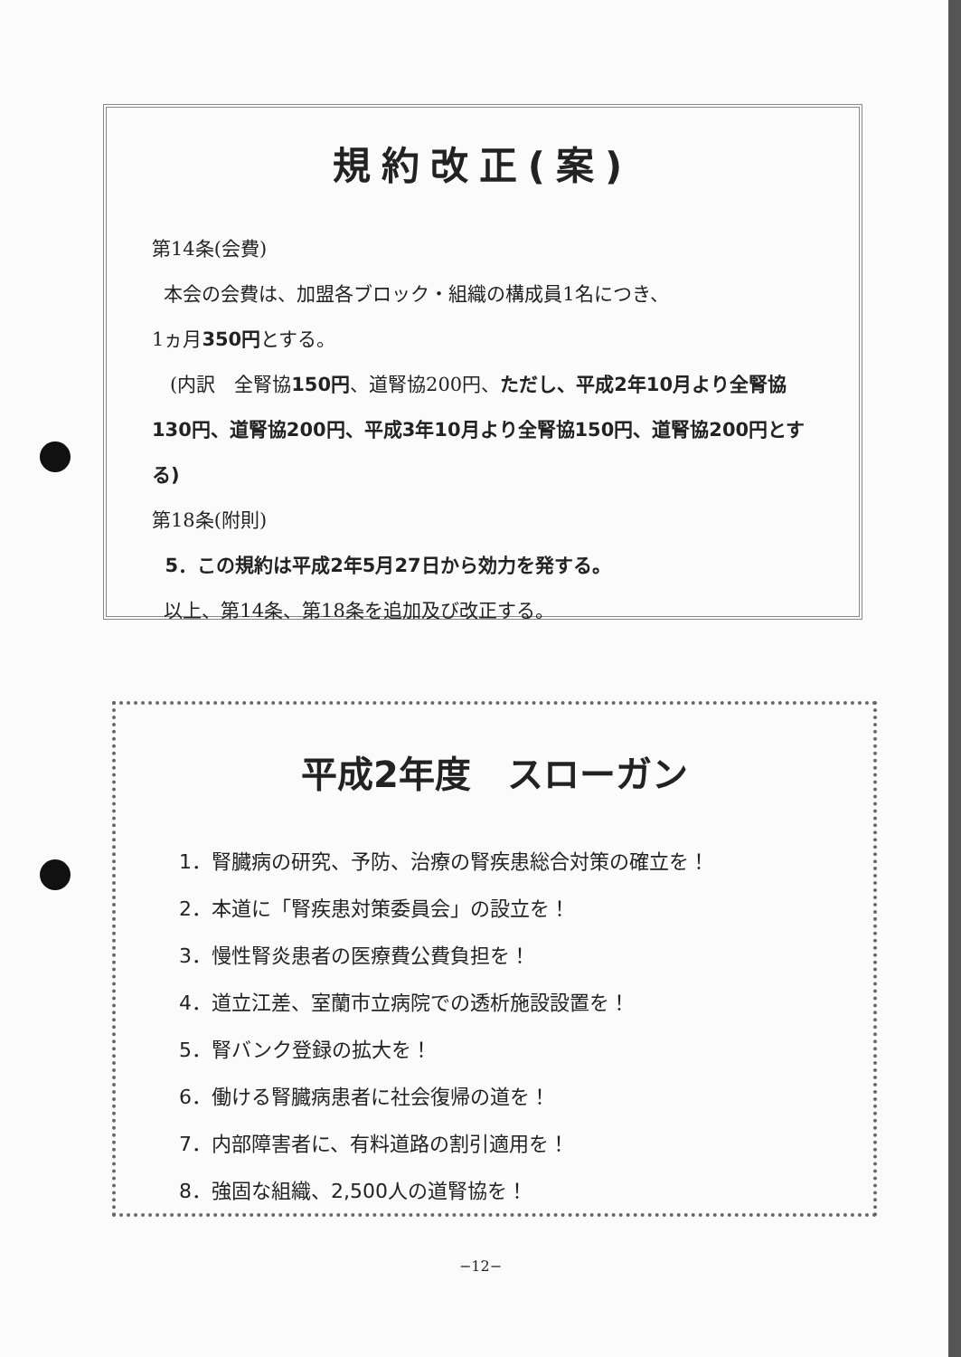規約改正(案)
第14条(会費)
本会の会費は、加盟各ブロック・組織の構成員1名につき、
1ヵ月350円とする。
(内訳　全腎協150円、道腎協200円、ただし、平成2年10月より全腎協130円、道腎協200円、平成3年10月より全腎協150円、道腎協200円とする)
第18条(附則)
5．この規約は平成2年5月27日から効力を発する。
以上、第14条、第18条を追加及び改正する。
平成2年度　スローガン
1．腎臓病の研究、予防、治療の腎疾患総合対策の確立を！
2．本道に「腎疾患対策委員会」の設立を！
3．慢性腎炎患者の医療費公費負担を！
4．道立江差、室蘭市立病院での透析施設設置を！
5．腎バンク登録の拡大を！
6．働ける腎臓病患者に社会復帰の道を！
7．内部障害者に、有料道路の割引適用を！
8．強固な組織、2,500人の道腎協を！
−12−